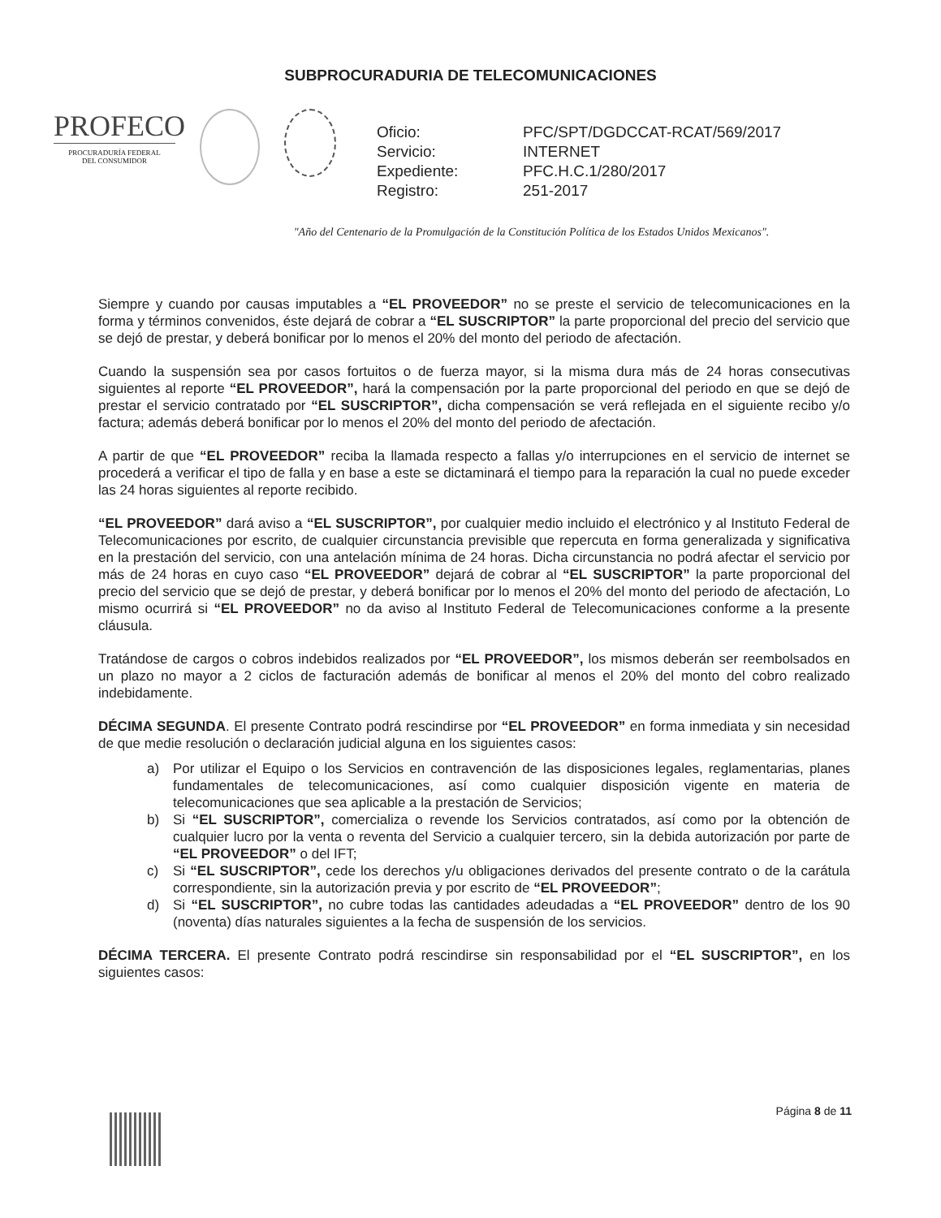SUBPROCURADURIA DE TELECOMUNICACIONES
PROFECO
PROCURADURÍA FEDERAL
DEL CONSUMIDOR
| Oficio: | PFC/SPT/DGDCCAT-RCAT/569/2017 |
| Servicio: | INTERNET |
| Expediente: | PFC.H.C.1/280/2017 |
| Registro: | 251-2017 |
"Año del Centenario de la Promulgación de la Constitución Política de los Estados Unidos Mexicanos".
Siempre y cuando por causas imputables a “EL PROVEEDOR” no se preste el servicio de telecomunicaciones en la forma y términos convenidos, éste dejará de cobrar a “EL SUSCRIPTOR” la parte proporcional del precio del servicio que se dejó de prestar, y deberá bonificar por lo menos el 20% del monto del periodo de afectación.
Cuando la suspensión sea por casos fortuitos o de fuerza mayor, si la misma dura más de 24 horas consecutivas siguientes al reporte “EL PROVEEDOR”, hará la compensación por la parte proporcional del periodo en que se dejó de prestar el servicio contratado por “EL SUSCRIPTOR”, dicha compensación se verá reflejada en el siguiente recibo y/o factura; además deberá bonificar por lo menos el 20% del monto del periodo de afectación.
A partir de que “EL PROVEEDOR” reciba la llamada respecto a fallas y/o interrupciones en el servicio de internet se procederá a verificar el tipo de falla y en base a este se dictaminará el tiempo para la reparación la cual no puede exceder las 24 horas siguientes al reporte recibido.
“EL PROVEEDOR” dará aviso a “EL SUSCRIPTOR”, por cualquier medio incluido el electrónico y al Instituto Federal de Telecomunicaciones por escrito, de cualquier circunstancia previsible que repercuta en forma generalizada y significativa en la prestación del servicio, con una antelación mínima de 24 horas. Dicha circunstancia no podrá afectar el servicio por más de 24 horas en cuyo caso “EL PROVEEDOR” dejará de cobrar al “EL SUSCRIPTOR” la parte proporcional del precio del servicio que se dejó de prestar, y deberá bonificar por lo menos el 20% del monto del periodo de afectación, Lo mismo ocurrirá si “EL PROVEEDOR” no da aviso al Instituto Federal de Telecomunicaciones conforme a la presente cláusula.
Tratándose de cargos o cobros indebidos realizados por “EL PROVEEDOR”, los mismos deberán ser reembolsados en un plazo no mayor a 2 ciclos de facturación además de bonificar al menos el 20% del monto del cobro realizado indebidamente.
DÉCIMA SEGUNDA. El presente Contrato podrá rescindirse por “EL PROVEEDOR” en forma inmediata y sin necesidad de que medie resolución o declaración judicial alguna en los siguientes casos:
a) Por utilizar el Equipo o los Servicios en contravención de las disposiciones legales, reglamentarias, planes fundamentales de telecomunicaciones, así como cualquier disposición vigente en materia de telecomunicaciones que sea aplicable a la prestación de Servicios;
b) Si “EL SUSCRIPTOR”, comercializa o revende los Servicios contratados, así como por la obtención de cualquier lucro por la venta o reventa del Servicio a cualquier tercero, sin la debida autorización por parte de “EL PROVEEDOR” o del IFT;
c) Si “EL SUSCRIPTOR”, cede los derechos y/u obligaciones derivados del presente contrato o de la carátula correspondiente, sin la autorización previa y por escrito de “EL PROVEEDOR”;
d) Si “EL SUSCRIPTOR”, no cubre todas las cantidades adeudadas a “EL PROVEEDOR” dentro de los 90 (noventa) días naturales siguientes a la fecha de suspensión de los servicios.
DÉCIMA TERCERA. El presente Contrato podrá rescindirse sin responsabilidad por el “EL SUSCRIPTOR”, en los siguientes casos:
Página 8 de 11